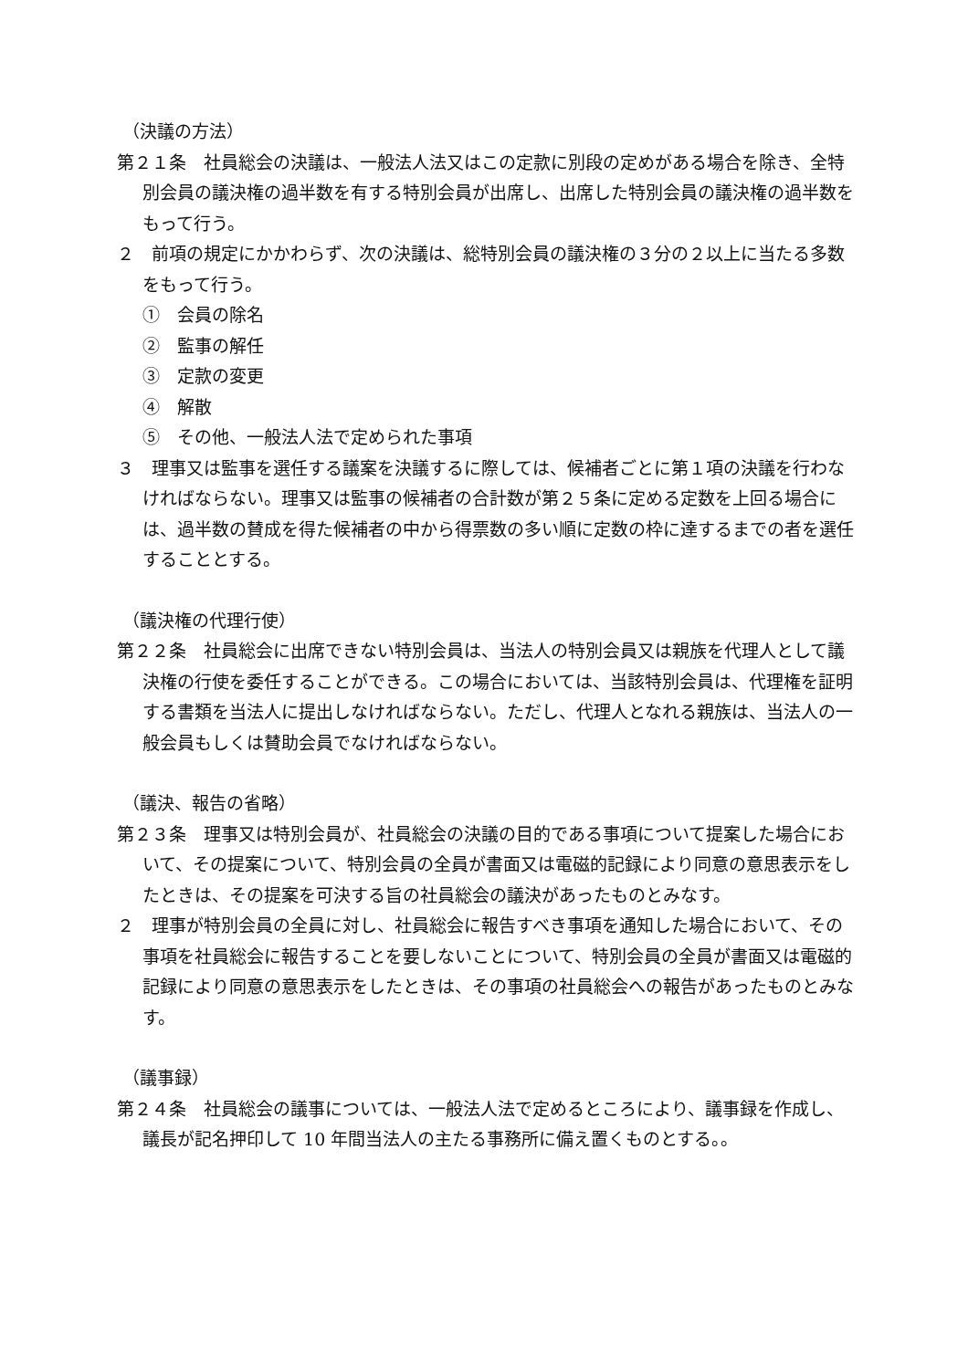（決議の方法）
第２１条　社員総会の決議は、一般法人法又はこの定款に別段の定めがある場合を除き、全特別会員の議決権の過半数を有する特別会員が出席し、出席した特別会員の議決権の過半数をもって行う。
２　前項の規定にかかわらず、次の決議は、総特別会員の議決権の３分の２以上に当たる多数をもって行う。
①　会員の除名
②　監事の解任
③　定款の変更
④　解散
⑤　その他、一般法人法で定められた事項
３　理事又は監事を選任する議案を決議するに際しては、候補者ごとに第１項の決議を行わなければならない。理事又は監事の候補者の合計数が第２５条に定める定数を上回る場合には、過半数の賛成を得た候補者の中から得票数の多い順に定数の枠に達するまでの者を選任することとする。
（議決権の代理行使）
第２２条　社員総会に出席できない特別会員は、当法人の特別会員又は親族を代理人として議決権の行使を委任することができる。この場合においては、当該特別会員は、代理権を証明する書類を当法人に提出しなければならない。ただし、代理人となれる親族は、当法人の一般会員もしくは賛助会員でなければならない。
（議決、報告の省略）
第２３条　理事又は特別会員が、社員総会の決議の目的である事項について提案した場合において、その提案について、特別会員の全員が書面又は電磁的記録により同意の意思表示をしたときは、その提案を可決する旨の社員総会の議決があったものとみなす。
２　理事が特別会員の全員に対し、社員総会に報告すべき事項を通知した場合において、その事項を社員総会に報告することを要しないことについて、特別会員の全員が書面又は電磁的記録により同意の意思表示をしたときは、その事項の社員総会への報告があったものとみなす。
（議事録）
第２４条　社員総会の議事については、一般法人法で定めるところにより、議事録を作成し、議長が記名押印して 10 年間当法人の主たる事務所に備え置くものとする。。